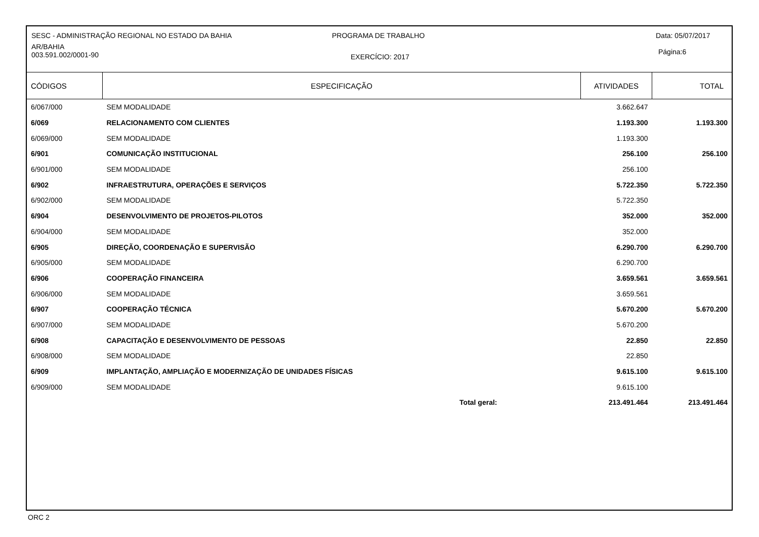SESC - ADMINISTRAÇÃO REGIONAL NO ESTADO DA BAHIA
PROGRAMA DE TRABALHO Data: 05/07/2017
AR/BAHIA
003.591.002/0001-90
EXERCÍCIO: 2017
Página:6
| CÓDIGOS | ESPECIFICAÇÃO | ATIVIDADES | TOTAL |
| --- | --- | --- | --- |
| 6/067/000 | SEM MODALIDADE | 3.662.647 | |
| 6/069 | RELACIONAMENTO COM CLIENTES | 1.193.300 | 1.193.300 |
| 6/069/000 | SEM MODALIDADE | 1.193.300 | |
| 6/901 | COMUNICAÇÃO INSTITUCIONAL | 256.100 | 256.100 |
| 6/901/000 | SEM MODALIDADE | 256.100 | |
| 6/902 | INFRAESTRUTURA, OPERAÇÕES E SERVIÇOS | 5.722.350 | 5.722.350 |
| 6/902/000 | SEM MODALIDADE | 5.722.350 | |
| 6/904 | DESENVOLVIMENTO DE PROJETOS-PILOTOS | 352.000 | 352.000 |
| 6/904/000 | SEM MODALIDADE | 352.000 | |
| 6/905 | DIREÇÃO, COORDENAÇÃO E SUPERVISÃO | 6.290.700 | 6.290.700 |
| 6/905/000 | SEM MODALIDADE | 6.290.700 | |
| 6/906 | COOPERAÇÃO FINANCEIRA | 3.659.561 | 3.659.561 |
| 6/906/000 | SEM MODALIDADE | 3.659.561 | |
| 6/907 | COOPERAÇÃO TÉCNICA | 5.670.200 | 5.670.200 |
| 6/907/000 | SEM MODALIDADE | 5.670.200 | |
| 6/908 | CAPACITAÇÃO E DESENVOLVIMENTO DE PESSOAS | 22.850 | 22.850 |
| 6/908/000 | SEM MODALIDADE | 22.850 | |
| 6/909 | IMPLANTAÇÃO, AMPLIAÇÃO E MODERNIZAÇÃO DE UNIDADES FÍSICAS | 9.615.100 | 9.615.100 |
| 6/909/000 | SEM MODALIDADE | 9.615.100 | |
| | Total geral: | 213.491.464 | 213.491.464 |
ORC 2